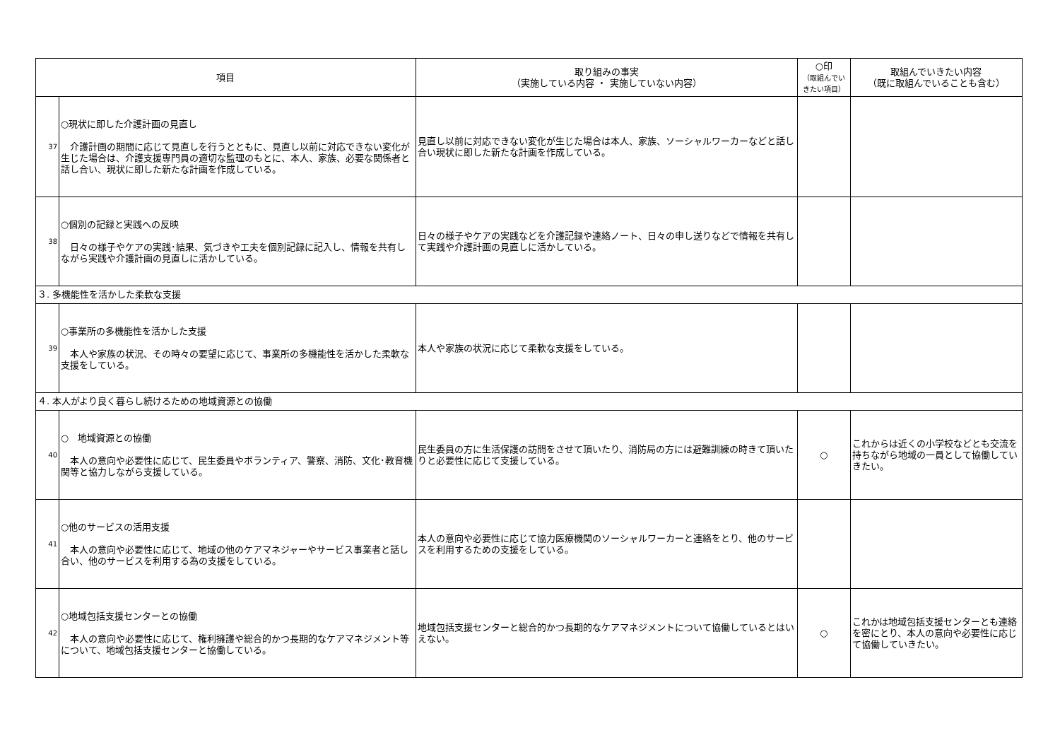| 項目 | | 取り組みの事実 （実施している内容 ・ 実施していない内容） | ○印 （取組んでい きたい項目） | 取組んでいきたい内容 （既に取組んでいることも含む） |
| --- | --- | --- | --- | --- |
| 37 | ○現状に即した介護計画の見直し 介護計画の期間に応じて見直しを行うとともに、見直し以前に対応できない変化が生じた場合は、介護支援専門員の適切な監理のもとに、本人、家族、必要な関係者と話し合い、現状に即した新たな計画を作成している。 | 見直し以前に対応できない変化が生じた場合は本人、家族、ソーシャルワーカーなどと話し合い現状に即した新たな計画を作成している。 | | |
| 38 | ○個別の記録と実践への反映 日々の様子やケアの実践･結果、気づきや工夫を個別記録に記入し、情報を共有しながら実践や介護計画の見直しに活かしている。 | 日々の様子やケアの実践などを介護記録や連絡ノート、日々の申し送りなどで情報を共有して実践や介護計画の見直しに活かしている。 | | |
| ３. 多機能性を活かした柔軟な支援 | | | | |
| 39 | ○事業所の多機能性を活かした支援 本人や家族の状況、その時々の要望に応じて、事業所の多機能性を活かした柔軟な支援をしている。 | 本人や家族の状況に応じて柔軟な支援をしている。 | | |
| ４. 本人がより良く暮らし続けるための地域資源との協働 | | | | |
| 40 | ○ 地域資源との協働 本人の意向や必要性に応じて、民生委員やボランティア、警察、消防、文化･教育機関等と協力しながら支援している。 | 民生委員の方に生活保護の訪問をさせて頂いたり、消防局の方には避難訓練の時きて頂いたりと必要性に応じて支援している。 | ○ | これからは近くの小学校などとも交流を持ちながら地域の一員として協働していきたい。 |
| 41 | ○他のサービスの活用支援 本人の意向や必要性に応じて、地域の他のケアマネジャーやサービス事業者と話し合い、他のサービスを利用する為の支援をしている。 | 本人の意向や必要性に応じて協力医療機関のソーシャルワーカーと連絡をとり、他のサービスを利用するための支援をしている。 | | |
| 42 | ○地域包括支援センターとの協働 本人の意向や必要性に応じて、権利擁護や総合的かつ長期的なケアマネジメント等について、地域包括支援センターと協働している。 | 地域包括支援センターと総合的かつ長期的なケアマネジメントについて協働しているとはいえない。 | ○ | これかは地域包括支援センターとも連絡を密にとり、本人の意向や必要性に応じて協働していきたい。 |